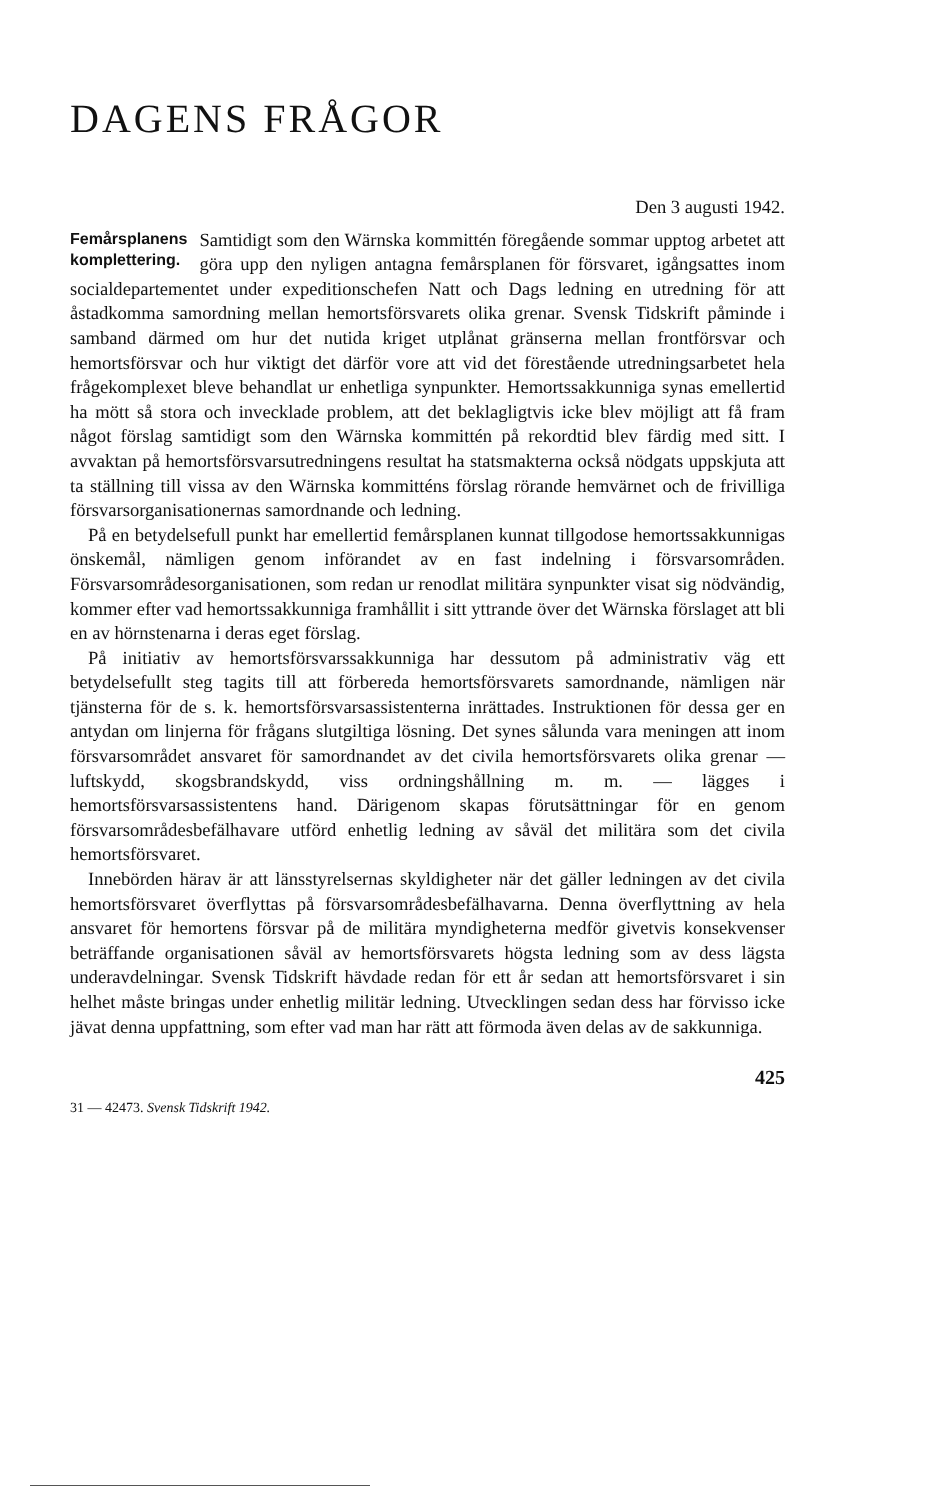DAGENS FRÅGOR
Den 3 augusti 1942.
Femårsplanens
komplettering. Samtidigt som den Wärnska kommittén föregående sommar upptog arbetet att göra upp den nyligen antagna femårsplanen för försvaret, igångsattes inom socialdepartementet under expeditionschefen Natt och Dags ledning en utredning för att åstadkomma samordning mellan hemortsförsvarets olika grenar. Svensk Tidskrift påminde i samband därmed om hur det nutida kriget utplånat gränserna mellan frontförsvar och hemortsförsvar och hur viktigt det därför vore att vid det förestående utredningsarbetet hela frågekomplexet bleve behandlat ur enhetliga synpunkter. Hemortssakkunniga synas emellertid ha mött så stora och invecklade problem, att det beklagligtvis icke blev möjligt att få fram något förslag samtidigt som den Wärnska kommittén på rekordtid blev färdig med sitt. I avvaktan på hemortsförsvarsutredningens resultat ha statsmakterna också nödgats uppskjuta att ta ställning till vissa av den Wärnska kommitténs förslag rörande hemvärnet och de frivilliga försvarsorganisationernas samordnande och ledning.
På en betydelsefull punkt har emellertid femårsplanen kunnat tillgodose hemortssakkunnigas önskemål, nämligen genom införandet av en fast indelning i försvarsområden. Försvarsområdesorganisationen, som redan ur renodlat militära synpunkter visat sig nödvändig, kommer efter vad hemortssakkunniga framhållit i sitt yttrande över det Wärnska förslaget att bli en av hörnstenarna i deras eget förslag.
På initiativ av hemortsförsvarssakkunniga har dessutom på administrativ väg ett betydelsefullt steg tagits till att förbereda hemortsförsvarets samordnande, nämligen när tjänsterna för de s. k. hemortsförsvarsassistenterna inrättades. Instruktionen för dessa ger en antydan om linjerna för frågans slutgiltiga lösning. Det synes sålunda vara meningen att inom försvarsområdet ansvaret för samordnandet av det civila hemortsförsvarets olika grenar — luftskydd, skogsbrandskydd, viss ordningshållning m. m. — lägges i hemortsförsvarsassistentens hand. Därigenom skapas förutsättningar för en genom försvarsområdesbefälhavare utförd enhetlig ledning av såväl det militära som det civila hemortsförsvaret.
Innebörden härav är att länsstyrelsernas skyldigheter när det gäller ledningen av det civila hemortsförsvaret överflyttas på försvarsområdesbefälhavarna. Denna överflyttning av hela ansvaret för hemortens försvar på de militära myndigheterna medför givetvis konsekvenser beträffande organisationen såväl av hemortsförsvarets högsta ledning som av dess lägsta underavdelningar. Svensk Tidskrift hävdade redan för ett år sedan att hemortsförsvaret i sin helhet måste bringas under enhetlig militär ledning. Utvecklingen sedan dess har förvisso icke jävat denna uppfattning, som efter vad man har rätt att förmoda även delas av de sakkunniga.
425
31 — 42473. Svensk Tidskrift 1942.